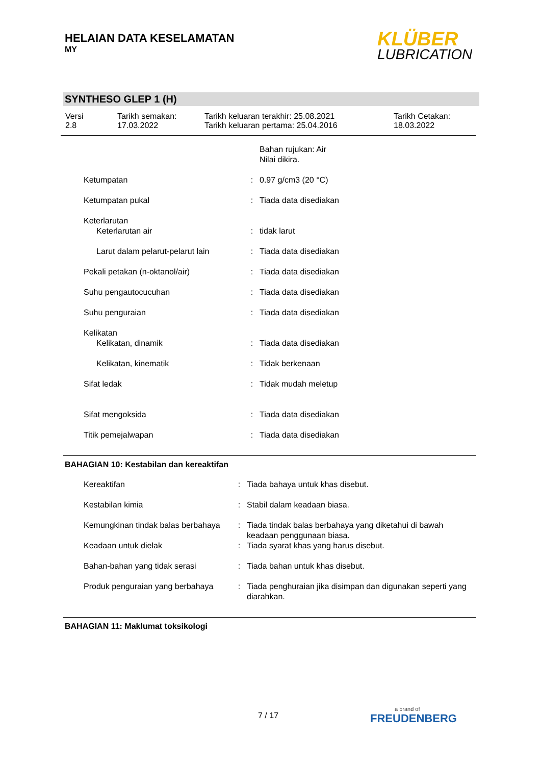HELAIAN DATA KESELAMATAN
MY
KLÜBER
LUBRICATION
SYNTHESO GLEP 1 (H)
| Versi 2.8 | Tarikh semakan: 17.03.2022 | Tarikh keluaran terakhir: 25.08.2021 Tarikh keluaran pertama: 25.04.2016 | Tarikh Cetakan: 18.03.2022 |
| | | Bahan rujukan: Air Nilai dikira. |
| Ketumpatan | : | 0.97 g/cm3 (20 °C) |
| Ketumpatan pukal | : | Tiada data disediakan |
| Keterlarutan | | |
| Keterlarutan air | : | tidak larut |
| Larut dalam pelarut-pelarut lain | : | Tiada data disediakan |
| Pekali petakan (n-oktanol/air) | : | Tiada data disediakan |
| Suhu pengautocucuhan | : | Tiada data disediakan |
| Suhu penguraian | : | Tiada data disediakan |
| Kelikatan | | |
| Kelikatan, dinamik | : | Tiada data disediakan |
| Kelikatan, kinematik | : | Tidak berkenaan |
| Sifat ledak | : | Tidak mudah meletup |
| Sifat mengoksida | : | Tiada data disediakan |
| Titik pemejalwapan | : | Tiada data disediakan |
BAHAGIAN 10: Kestabilan dan kereaktifan
| Kereaktifan | : | Tiada bahaya untuk khas disebut. |
| Kestabilan kimia | : | Stabil dalam keadaan biasa. |
| Kemungkinan tindak balas berbahaya | : | Tiada tindak balas berbahaya yang diketahui di bawah keadaan penggunaan biasa. |
| Keadaan untuk dielak | : | Tiada syarat khas yang harus disebut. |
| Bahan-bahan yang tidak serasi | : | Tiada bahan untuk khas disebut. |
| Produk penguraian yang berbahaya | : | Tiada penghuraian jika disimpan dan digunakan seperti yang diarahkan. |
BAHAGIAN 11: Maklumat toksikologi
7 / 17 a brand of
FREUDENBERG